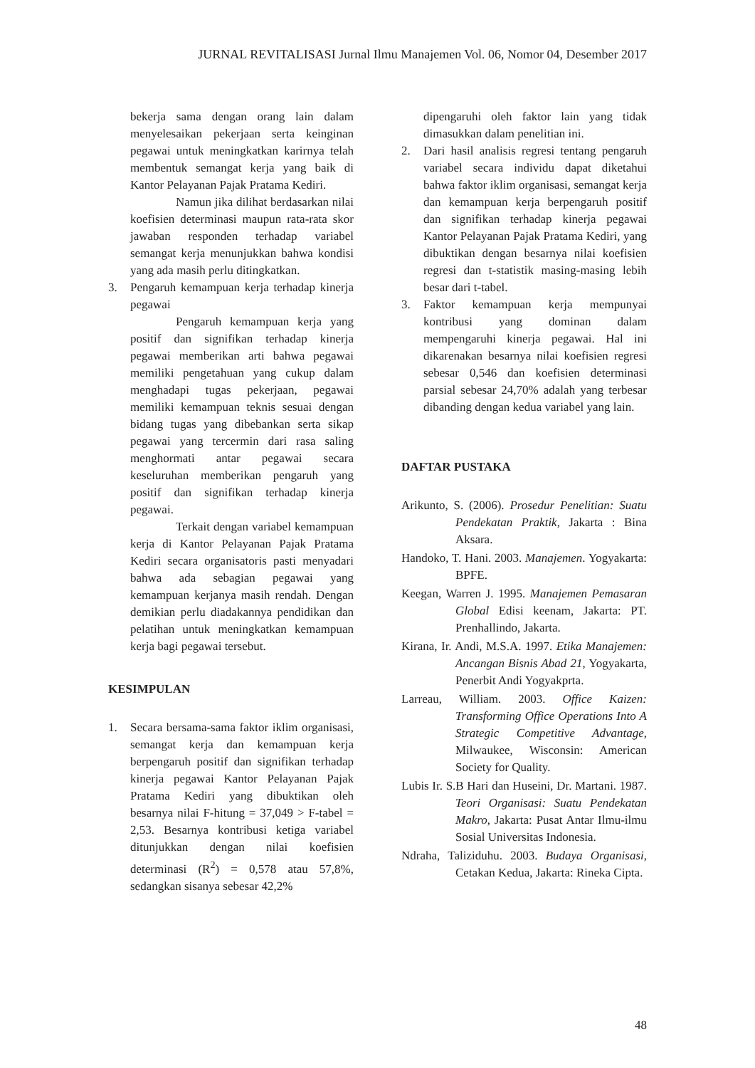JURNAL REVITALISASI Jurnal Ilmu Manajemen Vol. 06, Nomor 04, Desember 2017
bekerja sama dengan orang lain dalam menyelesaikan pekerjaan serta keinginan pegawai untuk meningkatkan karirnya telah membentuk semangat kerja yang baik di Kantor Pelayanan Pajak Pratama Kediri.
Namun jika dilihat berdasarkan nilai koefisien determinasi maupun rata-rata skor jawaban responden terhadap variabel semangat kerja menunjukkan bahwa kondisi yang ada masih perlu ditingkatkan.
3. Pengaruh kemampuan kerja terhadap kinerja pegawai
Pengaruh kemampuan kerja yang positif dan signifikan terhadap kinerja pegawai memberikan arti bahwa pegawai memiliki pengetahuan yang cukup dalam menghadapi tugas pekerjaan, pegawai memiliki kemampuan teknis sesuai dengan bidang tugas yang dibebankan serta sikap pegawai yang tercermin dari rasa saling menghormati antar pegawai secara keseluruhan memberikan pengaruh yang positif dan signifikan terhadap kinerja pegawai.
Terkait dengan variabel kemampuan kerja di Kantor Pelayanan Pajak Pratama Kediri secara organisatoris pasti menyadari bahwa ada sebagian pegawai yang kemampuan kerjanya masih rendah. Dengan demikian perlu diadakannya pendidikan dan pelatihan untuk meningkatkan kemampuan kerja bagi pegawai tersebut.
KESIMPULAN
1. Secara bersama-sama faktor iklim organisasi, semangat kerja dan kemampuan kerja berpengaruh positif dan signifikan terhadap kinerja pegawai Kantor Pelayanan Pajak Pratama Kediri yang dibuktikan oleh besarnya nilai F-hitung = 37,049 > F-tabel = 2,53. Besarnya kontribusi ketiga variabel ditunjukkan dengan nilai koefisien determinasi (R<sup>2</sup>) = 0,578 atau 57,8%, sedangkan sisanya sebesar 42,2%
dipengaruhi oleh faktor lain yang tidak dimasukkan dalam penelitian ini.
2. Dari hasil analisis regresi tentang pengaruh variabel secara individu dapat diketahui bahwa faktor iklim organisasi, semangat kerja dan kemampuan kerja berpengaruh positif dan signifikan terhadap kinerja pegawai Kantor Pelayanan Pajak Pratama Kediri, yang dibuktikan dengan besarnya nilai koefisien regresi dan t-statistik masing-masing lebih besar dari t-tabel.
3. Faktor kemampuan kerja mempunyai kontribusi yang dominan dalam mempengaruhi kinerja pegawai. Hal ini dikarenakan besarnya nilai koefisien regresi sebesar 0,546 dan koefisien determinasi parsial sebesar 24,70% adalah yang terbesar dibanding dengan kedua variabel yang lain.
DAFTAR PUSTAKA
Arikunto, S. (2006). Prosedur Penelitian: Suatu Pendekatan Praktik, Jakarta : Bina Aksara.
Handoko, T. Hani. 2003. Manajemen. Yogyakarta: BPFE.
Keegan, Warren J. 1995. Manajemen Pemasaran Global Edisi keenam, Jakarta: PT. Prenhallindo, Jakarta.
Kirana, Ir. Andi, M.S.A. 1997. Etika Manajemen: Ancangan Bisnis Abad 21, Yogyakarta, Penerbit Andi Yogyakprta.
Larreau, William. 2003. Office Kaizen: Transforming Office Operations Into A Strategic Competitive Advantage, Milwaukee, Wisconsin: American Society for Quality.
Lubis Ir. S.B Hari dan Huseini, Dr. Martani. 1987. Teori Organisasi: Suatu Pendekatan Makro, Jakarta: Pusat Antar Ilmu-ilmu Sosial Universitas Indonesia.
Ndraha, Taliziduhu. 2003. Budaya Organisasi, Cetakan Kedua, Jakarta: Rineka Cipta.
48